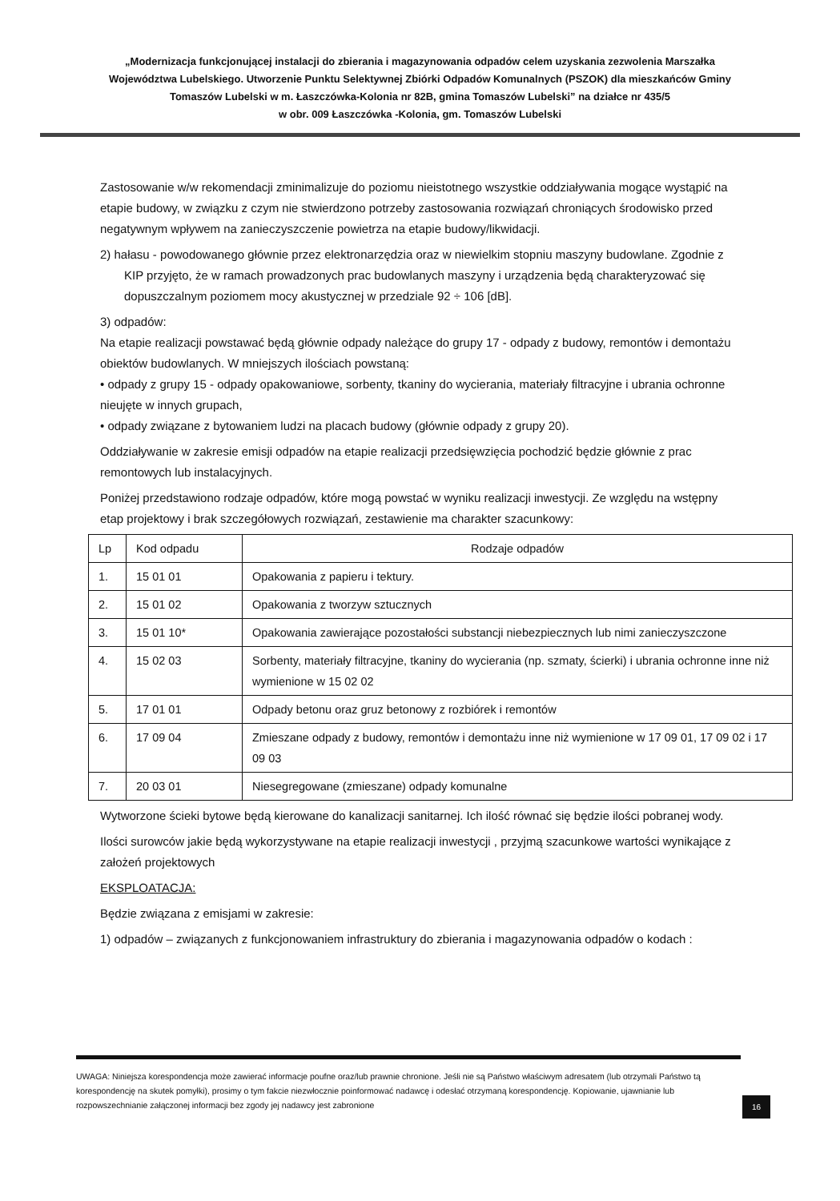„Modernizacja funkcjonującej instalacji do zbierania i magazynowania odpadów celem uzyskania zezwolenia Marszałka Województwa Lubelskiego. Utworzenie Punktu Selektywnej Zbiórki Odpadów Komunalnych (PSZOK) dla mieszkańców Gminy Tomaszów Lubelski w m. Łaszczówka-Kolonia nr 82B, gmina Tomaszów Lubelski” na działce nr 435/5
w obr. 009 Łaszczówka -Kolonia, gm. Tomaszów Lubelski
Zastosowanie w/w rekomendacji zminimalizuje do poziomu nieistotnego wszystkie oddziaływania mogące wystąpić na etapie budowy, w związku z czym nie stwierdzono potrzeby zastosowania rozwiązań chroniących środowisko przed negatywnym wpływem na zanieczyszczenie powietrza na etapie budowy/likwidacji.
2) hałasu - powodowanego głównie przez elektronarzędzia oraz w niewielkim stopniu maszyny budowlane. Zgodnie z KIP przyjęto, że w ramach prowadzonych prac budowlanych maszyny i urządzenia będą charakteryzować się dopuszczalnym poziomem mocy akustycznej w przedziale 92 ÷ 106 [dB].
3) odpadów:
Na etapie realizacji powstawać będą głównie odpady należące do grupy 17 - odpady z budowy, remontów i demontażu obiektów budowlanych. W mniejszych ilościach powstaną:
• odpady z grupy 15 - odpady opakowaniowe, sorbenty, tkaniny do wycierania, materiały filtracyjne i ubrania ochronne nieujęte w innych grupach,
• odpady związane z bytowaniem ludzi na placach budowy (głównie odpady z grupy 20).
Oddziaływanie w zakresie emisji odpadów na etapie realizacji przedsięwzięcia pochodzić będzie głównie z prac remontowych lub instalacyjnych.
Poniżej przedstawiono rodzaje odpadów, które mogą powstać w wyniku realizacji inwestycji. Ze względu na wstępny etap projektowy i brak szczegółowych rozwiązań, zestawienie ma charakter szacunkowy:
| Lp | Kod odpadu | Rodzaje odpadów |
| --- | --- | --- |
| 1. | 15 01 01 | Opakowania z papieru i tektury. |
| 2. | 15 01 02 | Opakowania z tworzyw sztucznych |
| 3. | 15 01 10* | Opakowania zawierające pozostałości substancji niebezpiecznych lub nimi zanieczyszczone |
| 4. | 15 02 03 | Sorbenty, materiały filtracyjne, tkaniny do wycierania (np. szmaty, ścierki) i ubrania ochronne inne niż wymienione w 15 02 02 |
| 5. | 17 01 01 | Odpady betonu oraz gruz betonowy z rozbiórek i remontów |
| 6. | 17 09 04 | Zmieszane odpady z budowy, remontów i demontażu inne niż wymienione w 17 09 01, 17 09 02 i 17 09 03 |
| 7. | 20 03 01 | Niesegregowane (zmieszane) odpady komunalne |
Wytworzone ścieki bytowe będą kierowane do kanalizacji sanitarnej. Ich ilość równać się będzie ilości pobranej wody.
Ilości surowców jakie będą wykorzystywane na etapie realizacji inwestycji , przyjmą szacunkowe wartości wynikające z założeń projektowych
EKSPLOATACJA:
Będzie związana z emisjami w zakresie:
1) odpadów – związanych z funkcjonowaniem infrastruktury do zbierania i magazynowania odpadów o kodach :
UWAGA: Niniejsza korespondencja może zawierać informacje poufne oraz/lub prawnie chronione. Jeśli nie są Państwo właściwym adresatem (lub otrzymali Państwo tą korespondencję na skutek pomyłki), prosimy o tym fakcie niezwłocznie poinformować nadawcę i odesłać otrzymaną korespondencję. Kopiowanie, ujawnianie lub rozpowszechnianie załączonej informacji bez zgody jej nadawcy jest zabronione
16